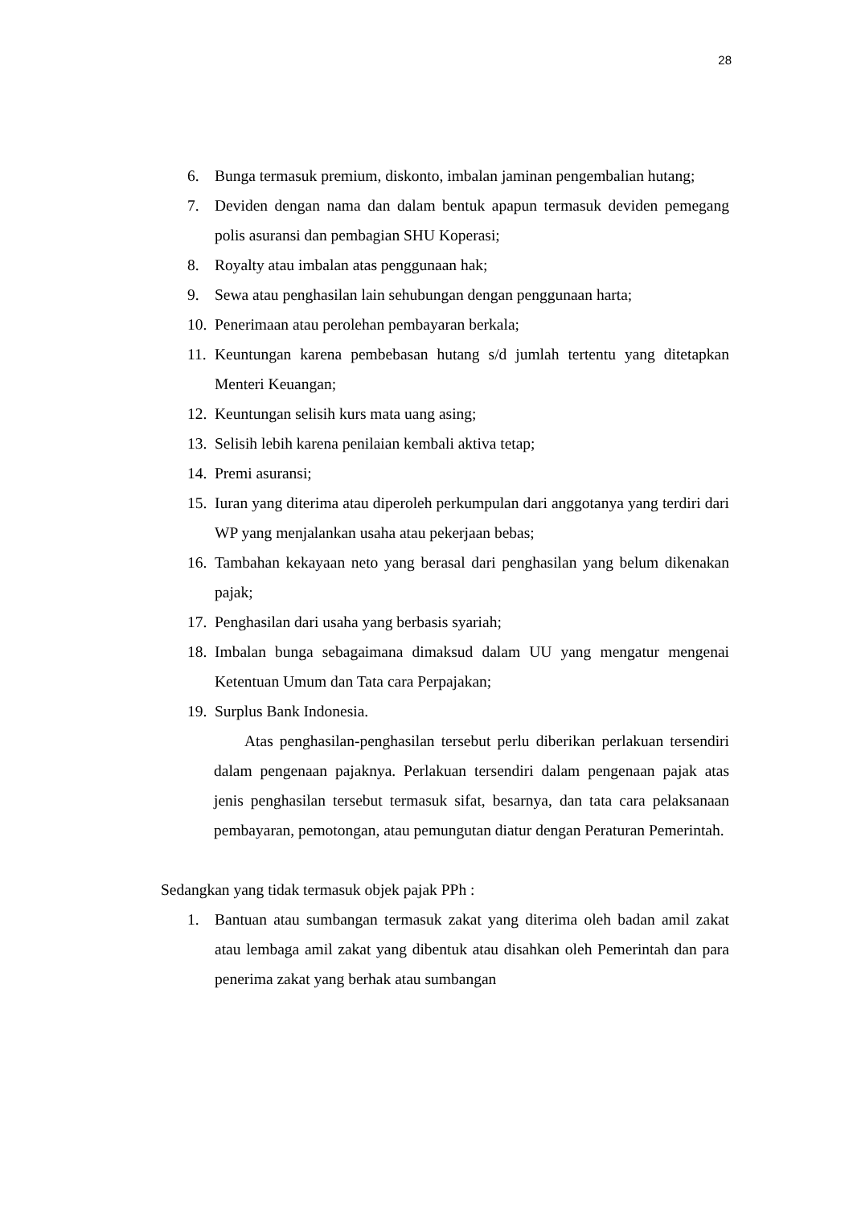28
6. Bunga termasuk premium, diskonto, imbalan jaminan pengembalian hutang;
7. Deviden dengan nama dan dalam bentuk apapun termasuk deviden pemegang polis asuransi dan pembagian SHU Koperasi;
8. Royalty atau imbalan atas penggunaan hak;
9. Sewa atau penghasilan lain sehubungan dengan penggunaan harta;
10. Penerimaan atau perolehan pembayaran berkala;
11. Keuntungan karena pembebasan hutang s/d jumlah tertentu yang ditetapkan Menteri Keuangan;
12. Keuntungan selisih kurs mata uang asing;
13. Selisih lebih karena penilaian kembali aktiva tetap;
14. Premi asuransi;
15. Iuran yang diterima atau diperoleh perkumpulan dari anggotanya yang terdiri dari WP yang menjalankan usaha atau pekerjaan bebas;
16. Tambahan kekayaan neto yang berasal dari penghasilan yang belum dikenakan pajak;
17. Penghasilan dari usaha yang berbasis syariah;
18. Imbalan bunga sebagaimana dimaksud dalam UU yang mengatur mengenai Ketentuan Umum dan Tata cara Perpajakan;
19. Surplus Bank Indonesia.
Atas penghasilan-penghasilan tersebut perlu diberikan perlakuan tersendiri dalam pengenaan pajaknya. Perlakuan tersendiri dalam pengenaan pajak atas jenis penghasilan tersebut termasuk sifat, besarnya, dan tata cara pelaksanaan pembayaran, pemotongan, atau pemungutan diatur dengan Peraturan Pemerintah.
Sedangkan yang tidak termasuk objek pajak PPh :
1. Bantuan atau sumbangan termasuk zakat yang diterima oleh badan amil zakat atau lembaga amil zakat yang dibentuk atau disahkan oleh Pemerintah dan para penerima zakat yang berhak atau sumbangan